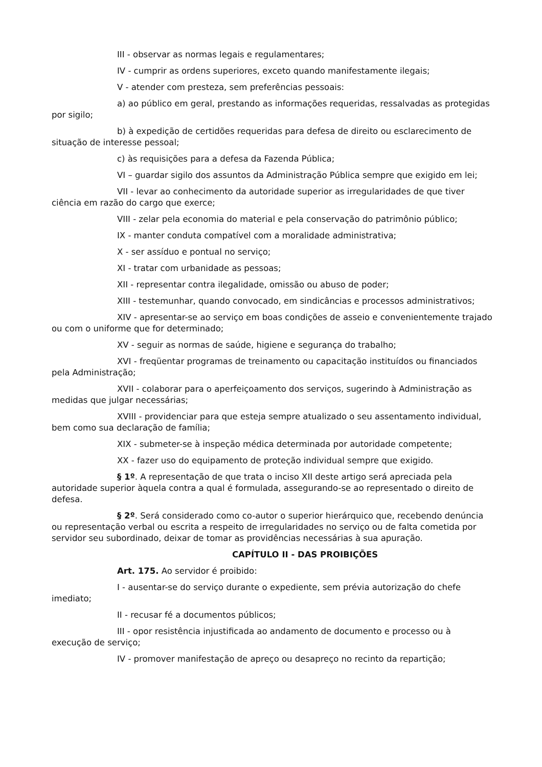III - observar as normas legais e regulamentares;
IV - cumprir as ordens superiores, exceto quando manifestamente ilegais;
V - atender com presteza, sem preferências pessoais:
a) ao público em geral, prestando as informações requeridas, ressalvadas as protegidas por sigilo;
b) à expedição de certidões requeridas para defesa de direito ou esclarecimento de situação de interesse pessoal;
c) às requisições para a defesa da Fazenda Pública;
VI – guardar sigilo dos assuntos da Administração Pública sempre que exigido em lei;
VII - levar ao conhecimento da autoridade superior as irregularidades de que tiver ciência em razão do cargo que exerce;
VIII - zelar pela economia do material e pela conservação do patrimônio público;
IX - manter conduta compatível com a moralidade administrativa;
X - ser assíduo e pontual no serviço;
XI - tratar com urbanidade as pessoas;
XII - representar contra ilegalidade, omissão ou abuso de poder;
XIII - testemunhar, quando convocado, em sindicâncias e processos administrativos;
XIV - apresentar-se ao serviço em boas condições de asseio e convenientemente trajado ou com o uniforme que for determinado;
XV - seguir as normas de saúde, higiene e segurança do trabalho;
XVI - freqüentar programas de treinamento ou capacitação instituídos ou financiados pela Administração;
XVII - colaborar para o aperfeiçoamento dos serviços, sugerindo à Administração as medidas que julgar necessárias;
XVIII - providenciar para que esteja sempre atualizado o seu assentamento individual, bem como sua declaração de família;
XIX - submeter-se à inspeção médica determinada por autoridade competente;
XX - fazer uso do equipamento de proteção individual sempre que exigido.
§ 1º. A representação de que trata o inciso XII deste artigo será apreciada pela autoridade superior àquela contra a qual é formulada, assegurando-se ao representado o direito de defesa.
§ 2º. Será considerado como co-autor o superior hierárquico que, recebendo denúncia ou representação verbal ou escrita a respeito de irregularidades no serviço ou de falta cometida por servidor seu subordinado, deixar de tomar as providências necessárias à sua apuração.
CAPÍTULO II - DAS PROIBIÇÕES
Art. 175. Ao servidor é proibido:
I - ausentar-se do serviço durante o expediente, sem prévia autorização do chefe imediato;
II - recusar fé a documentos públicos;
III - opor resistência injustificada ao andamento de documento e processo ou à execução de serviço;
IV - promover manifestação de apreço ou desapreço no recinto da repartição;